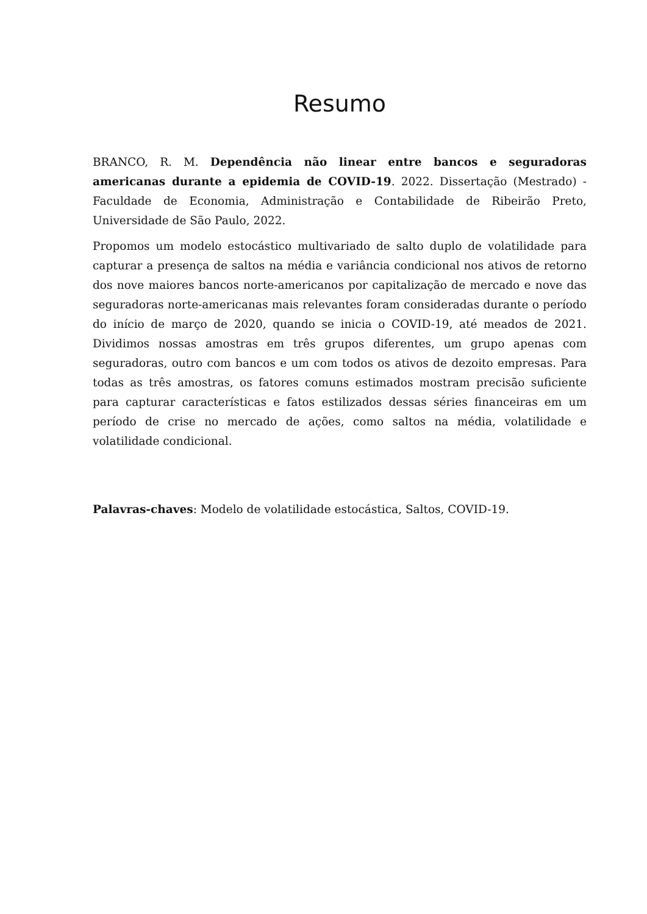Resumo
BRANCO, R. M. Dependência não linear entre bancos e seguradoras americanas durante a epidemia de COVID-19. 2022. Dissertação (Mestrado) - Faculdade de Economia, Administração e Contabilidade de Ribeirão Preto, Universidade de São Paulo, 2022.
Propomos um modelo estocástico multivariado de salto duplo de volatilidade para capturar a presença de saltos na média e variância condicional nos ativos de retorno dos nove maiores bancos norte-americanos por capitalização de mercado e nove das seguradoras norte-americanas mais relevantes foram consideradas durante o período do início de março de 2020, quando se inicia o COVID-19, até meados de 2021. Dividimos nossas amostras em três grupos diferentes, um grupo apenas com seguradoras, outro com bancos e um com todos os ativos de dezoito empresas. Para todas as três amostras, os fatores comuns estimados mostram precisão suficiente para capturar características e fatos estilizados dessas séries financeiras em um período de crise no mercado de ações, como saltos na média, volatilidade e volatilidade condicional.
Palavras-chaves: Modelo de volatilidade estocástica, Saltos, COVID-19.